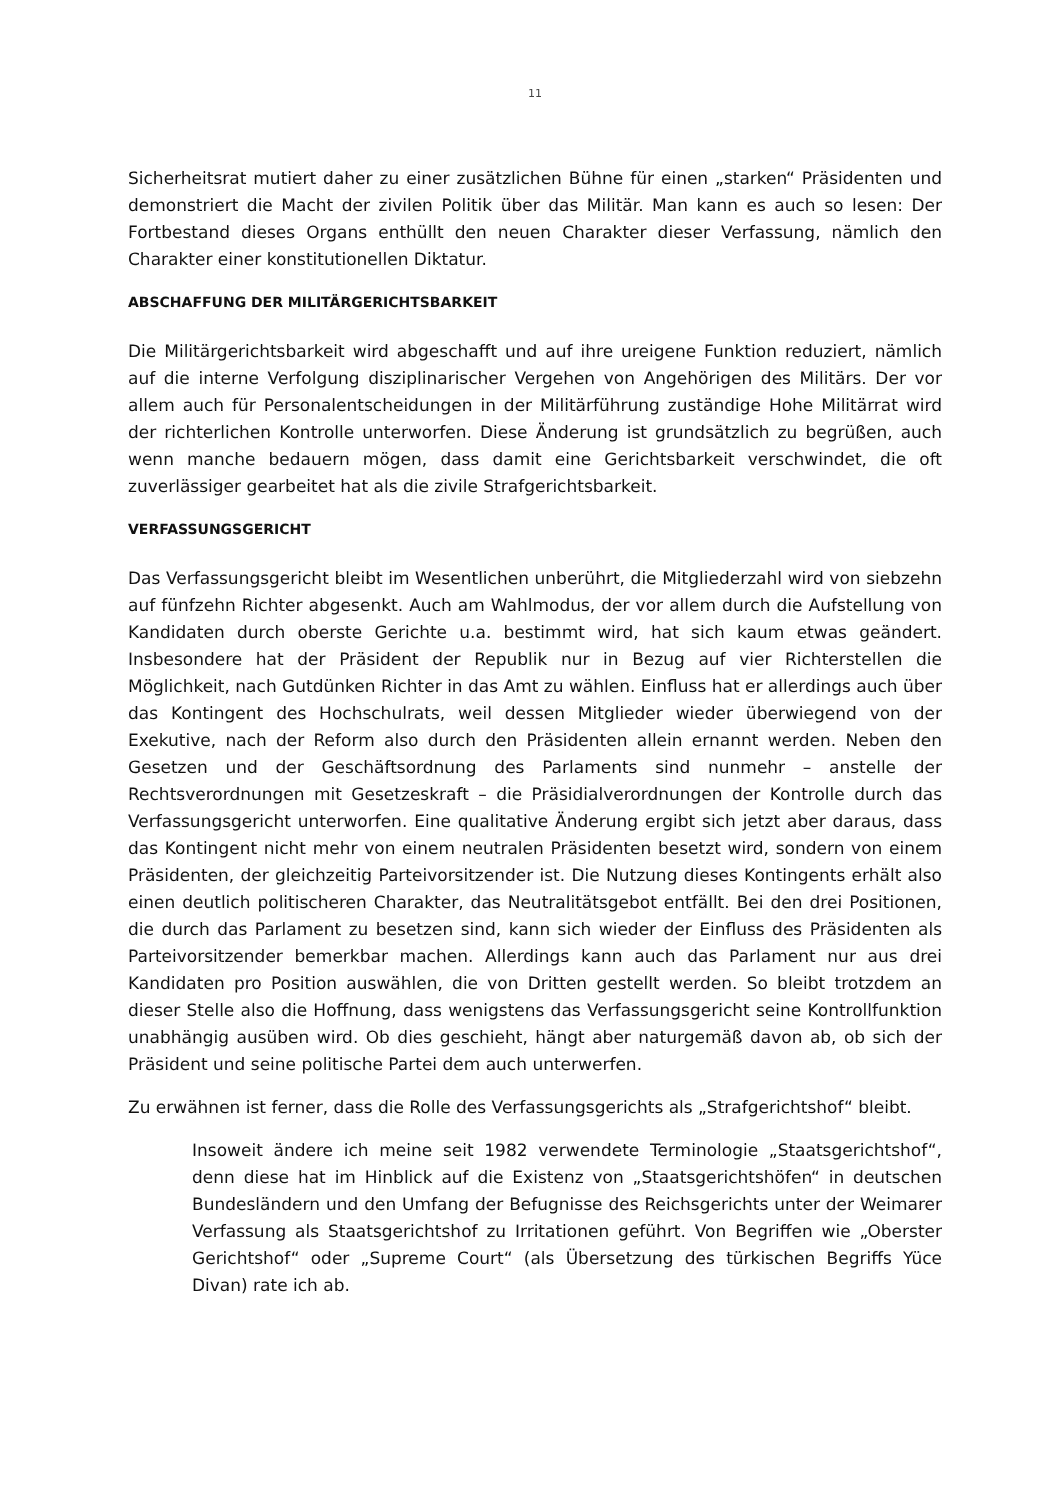11
Sicherheitsrat mutiert daher zu einer zusätzlichen Bühne für einen „starken“ Präsidenten und demonstriert die Macht der zivilen Politik über das Militär. Man kann es auch so lesen: Der Fortbestand dieses Organs enthüllt den neuen Charakter dieser Verfassung, nämlich den Charakter einer konstitutionellen Diktatur.
ABSCHAFFUNG DER MILITÄRGERICHTSBARKEIT
Die Militärgerichtsbarkeit wird abgeschafft und auf ihre ureigene Funktion reduziert, nämlich auf die interne Verfolgung disziplinarischer Vergehen von Angehörigen des Militärs. Der vor allem auch für Personalentscheidungen in der Militärführung zuständige Hohe Militärrat wird der richterlichen Kontrolle unterworfen. Diese Änderung ist grundsätzlich zu begrüßen, auch wenn manche bedauern mögen, dass damit eine Gerichtsbarkeit verschwindet, die oft zuverlässiger gearbeitet hat als die zivile Strafgerichtsbarkeit.
VERFASSUNGSGERICHT
Das Verfassungsgericht bleibt im Wesentlichen unberührt, die Mitgliederzahl wird von siebzehn auf fünfzehn Richter abgesenkt. Auch am Wahlmodus, der vor allem durch die Aufstellung von Kandidaten durch oberste Gerichte u.a. bestimmt wird, hat sich kaum etwas geändert. Insbesondere hat der Präsident der Republik nur in Bezug auf vier Richterstellen die Möglichkeit, nach Gutdünken Richter in das Amt zu wählen. Einfluss hat er allerdings auch über das Kontingent des Hochschulrats, weil dessen Mitglieder wieder überwiegend von der Exekutive, nach der Reform also durch den Präsidenten allein ernannt werden. Neben den Gesetzen und der Geschäftsordnung des Parlaments sind nunmehr – anstelle der Rechtsverordnungen mit Gesetzeskraft – die Präsidialverordnungen der Kontrolle durch das Verfassungsgericht unterworfen. Eine qualitative Änderung ergibt sich jetzt aber daraus, dass das Kontingent nicht mehr von einem neutralen Präsidenten besetzt wird, sondern von einem Präsidenten, der gleichzeitig Parteivorsitzender ist. Die Nutzung dieses Kontingents erhält also einen deutlich politischeren Charakter, das Neutralitätsgebot entfällt. Bei den drei Positionen, die durch das Parlament zu besetzen sind, kann sich wieder der Einfluss des Präsidenten als Parteivorsitzender bemerkbar machen. Allerdings kann auch das Parlament nur aus drei Kandidaten pro Position auswählen, die von Dritten gestellt werden. So bleibt trotzdem an dieser Stelle also die Hoffnung, dass wenigstens das Verfassungsgericht seine Kontrollfunktion unabhängig ausüben wird. Ob dies geschieht, hängt aber naturgemäß davon ab, ob sich der Präsident und seine politische Partei dem auch unterwerfen.
Zu erwähnen ist ferner, dass die Rolle des Verfassungsgerichts als „Strafgerichtshof“ bleibt.
Insoweit ändere ich meine seit 1982 verwendete Terminologie „Staatsgerichtshof“, denn diese hat im Hinblick auf die Existenz von „Staatsgerichtshöfen“ in deutschen Bundesländern und den Umfang der Befugnisse des Reichsgerichts unter der Weimarer Verfassung als Staatsgerichtshof zu Irritationen geführt. Von Begriffen wie „Oberster Gerichtshof“ oder „Supreme Court“ (als Übersetzung des türkischen Begriffs Yüce Divan) rate ich ab.